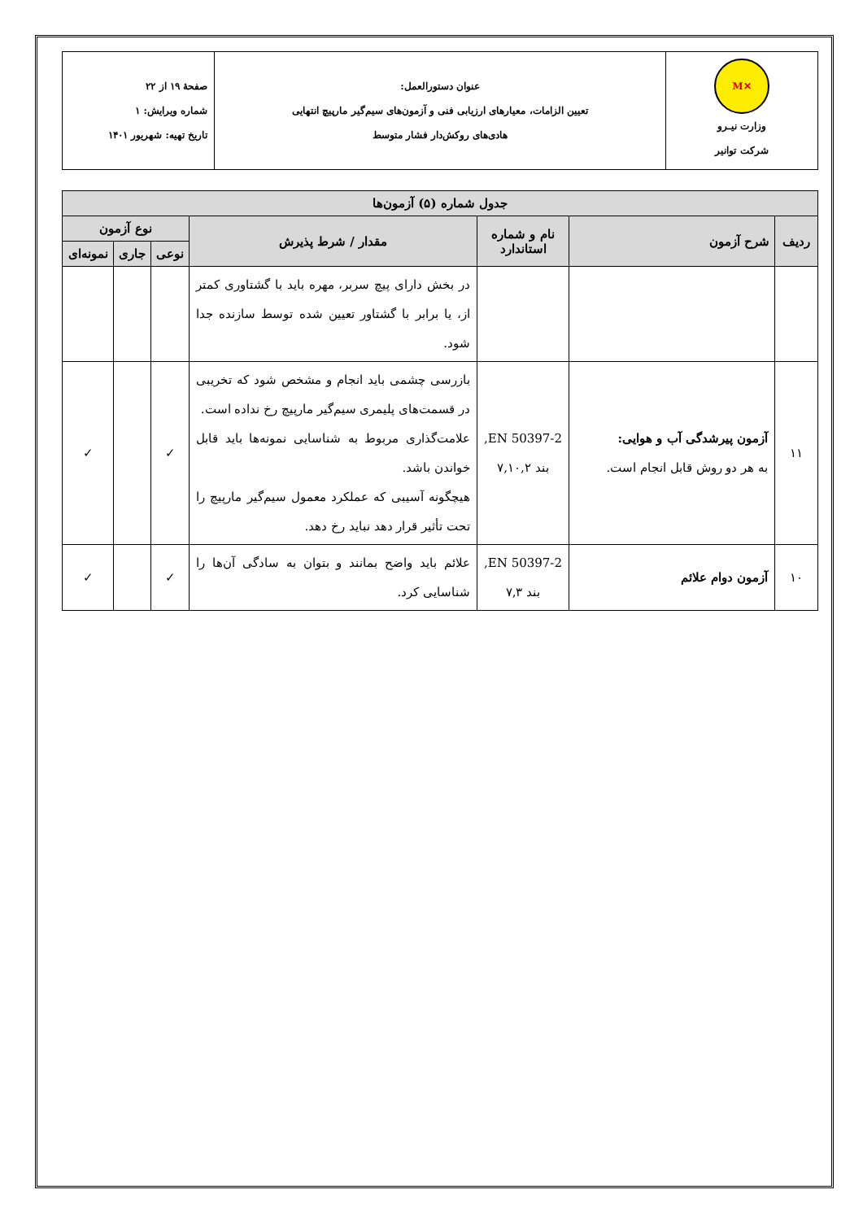| ✕M وزارت نیـرو شرکت توانیر | عنوان دستورالعمل: تعیین الزامات، معیارهای ارزیابی فنی و آزمون‌های سیم‌گیر مارپیچ انتهایی هادی‌های روکش‌دار فشار متوسط | صفحهٔ ۱۹ از ۲۲ شماره ویرایش: ۱ تاریخ تهیه: شهریور ۱۴۰۱ |
| جدول شماره (۵) آزمون‌ها | | | | | | |
| --- | --- | --- | --- | --- | --- | --- |
| ردیف | شرح آزمون | نام و شماره استاندارد | مقدار / شرط پذیرش | نوع آزمون | | |
| | | | | نوعی | جاری | نمونه‌ای |
| | | | در بخش دارای پیچ سربر، مهره باید با گشتاوری کمتر از، یا برابر با گشتاور تعیین شده توسط سازنده جدا شود. | | | |
| ۱۱ | آزمون پیرشدگی آب و هوایی: به هر دو روش قابل انجام است. | EN 50397-2, بند ۷,۱۰,۲ | بازرسی چشمی باید انجام و مشخص شود که تخریبی در قسمت‌های پلیمری سیم‌گیر مارپیچ رخ نداده است. علامت‌گذاری مربوط به شناسایی نمونه‌ها باید قابل خواندن باشد. هیچگونه آسیبی که عملکرد معمول سیم‌گیر مارپیچ را تحت تأثیر قرار دهد نباید رخ دهد. | ✓ | | ✓ |
| ۱۰ | آزمون دوام علائم | EN 50397-2, بند ۷,۳ | علائم باید واضح بمانند و بتوان به سادگی آن‌ها را شناسایی کرد. | ✓ | | ✓ |